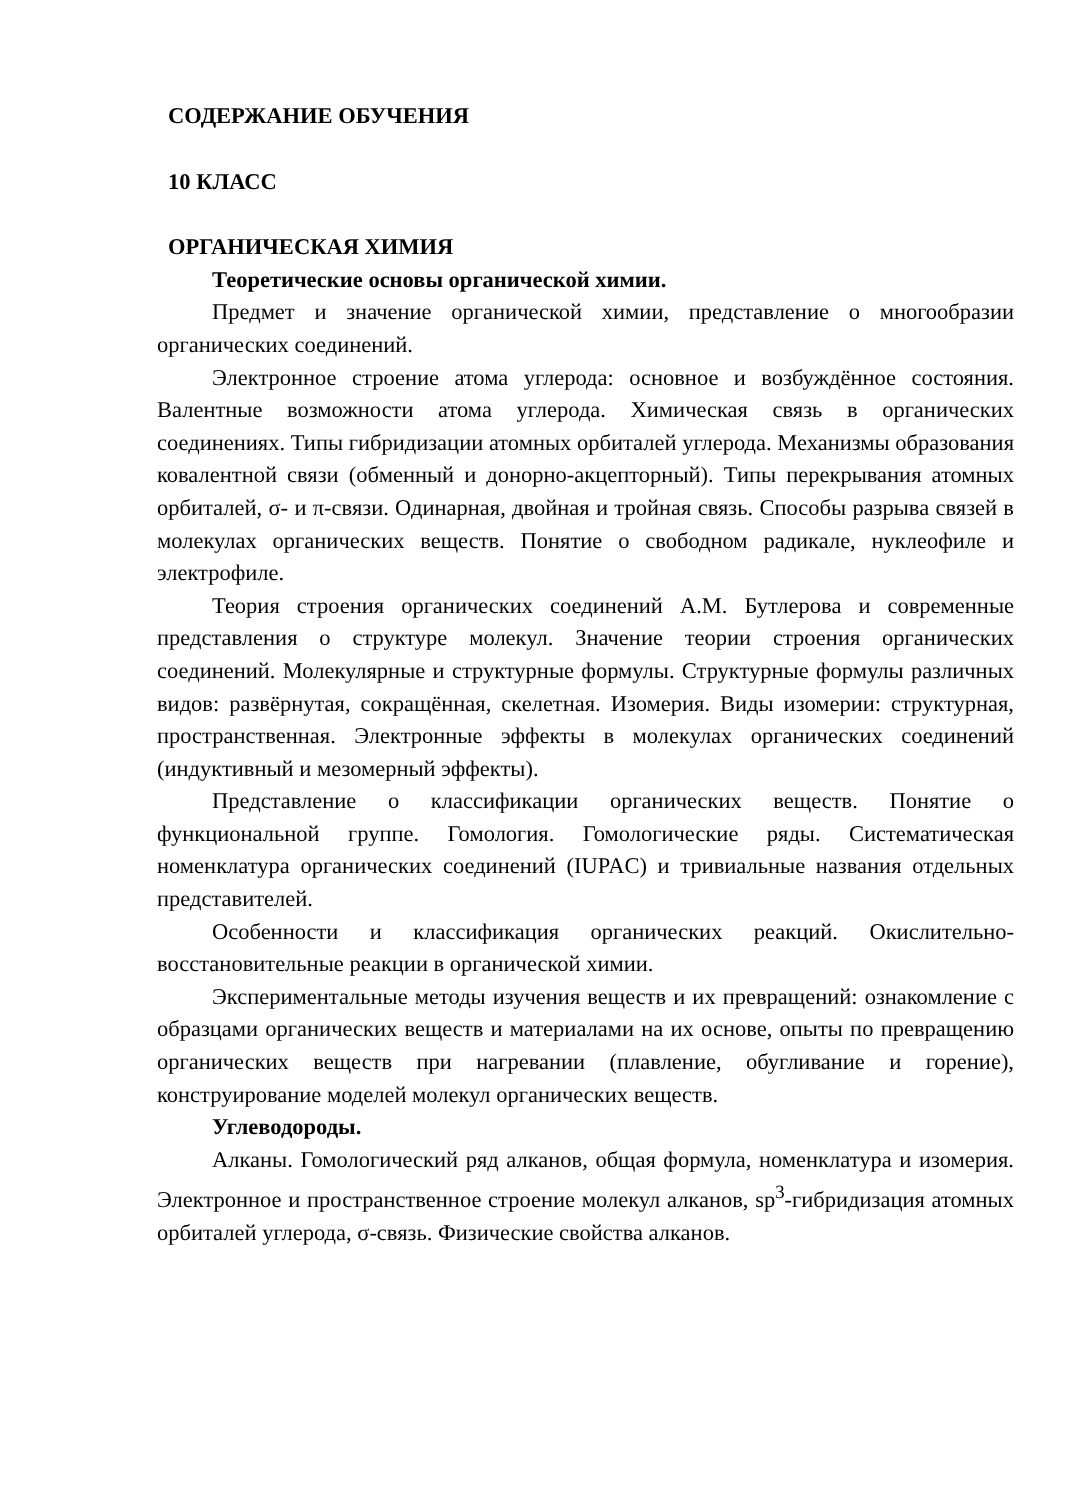СОДЕРЖАНИЕ ОБУЧЕНИЯ
10 КЛАСС
ОРГАНИЧЕСКАЯ ХИМИЯ
Теоретические основы органической химии.
Предмет и значение органической химии, представление о многообразии органических соединений.
Электронное строение атома углерода: основное и возбуждённое состояния. Валентные возможности атома углерода. Химическая связь в органических соединениях. Типы гибридизации атомных орбиталей углерода. Механизмы образования ковалентной связи (обменный и донорно-акцепторный). Типы перекрывания атомных орбиталей, σ- и π-связи. Одинарная, двойная и тройная связь. Способы разрыва связей в молекулах органических веществ. Понятие о свободном радикале, нуклеофиле и электрофиле.
Теория строения органических соединений А.М. Бутлерова и современные представления о структуре молекул. Значение теории строения органических соединений. Молекулярные и структурные формулы. Структурные формулы различных видов: развёрнутая, сокращённая, скелетная. Изомерия. Виды изомерии: структурная, пространственная. Электронные эффекты в молекулах органических соединений (индуктивный и мезомерный эффекты).
Представление о классификации органических веществ. Понятие о функциональной группе. Гомология. Гомологические ряды. Систематическая номенклатура органических соединений (IUPAC) и тривиальные названия отдельных представителей.
Особенности и классификация органических реакций. Окислительно-восстановительные реакции в органической химии.
Экспериментальные методы изучения веществ и их превращений: ознакомление с образцами органических веществ и материалами на их основе, опыты по превращению органических веществ при нагревании (плавление, обугливание и горение), конструирование моделей молекул органических веществ.
Углеводороды.
Алканы. Гомологический ряд алканов, общая формула, номенклатура и изомерия. Электронное и пространственное строение молекул алканов, sp<sup>3</sup>-гибридизация атомных орбиталей углерода, σ-связь. Физические свойства алканов.